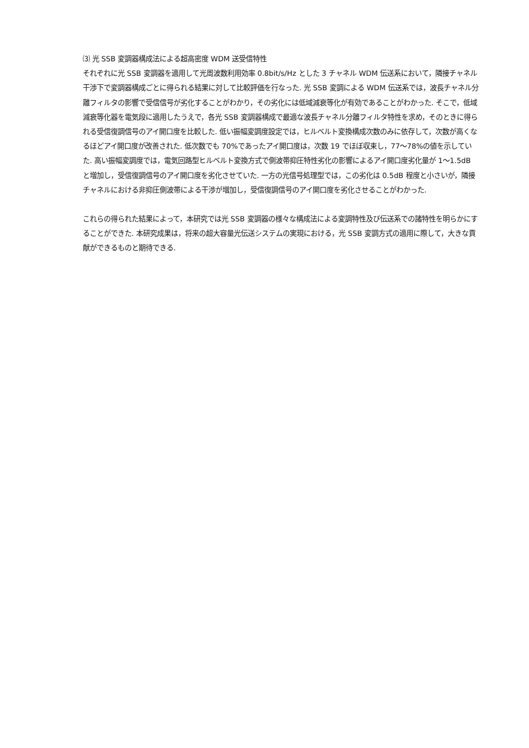⑶ 光 SSB 変調器構成法による超高密度 WDM 送受信特性
それぞれに光 SSB 変調器を適用して光周波数利用効率 0.8bit/s/Hz とした 3 チャネル WDM 伝送系において，隣接チャネル干渉下で変調器構成ごとに得られる結果に対して比較評価を行なった. 光 SSB 変調による WDM 伝送系では，波長チャネル分離フィルタの影響で受信信号が劣化することがわかり，その劣化には低域減衰等化が有効であることがわかった. そこで，低域減衰等化器を電気段に適用したうえで，各光 SSB 変調器構成で最適な波長チャネル分離フィルタ特性を求め，そのときに得られる受信復調信号のアイ開口度を比較した. 低い振幅変調度設定では，ヒルベルト変換構成次数のみに依存して，次数が高くなるほどアイ開口度が改善された. 低次数でも 70%であったアイ開口度は，次数 19 でほぼ収束し，77～78%の値を示していた. 高い振幅変調度では，電気回路型ヒルベルト変換方式で側波帯抑圧特性劣化の影響によるアイ開口度劣化量が 1～1.5dB と増加し，受信復調信号のアイ開口度を劣化させていた. 一方の光信号処理型では，この劣化は 0.5dB 程度と小さいが，隣接チャネルにおける非抑圧側波帯による干渉が増加し，受信復調信号のアイ開口度を劣化させることがわかった.
これらの得られた結果によって，本研究では光 SSB 変調器の様々な構成法による変調特性及び伝送系での諸特性を明らかにすることができた. 本研究成果は，将来の超大容量光伝送システムの実現における，光 SSB 変調方式の適用に際して，大きな貢献ができるものと期待できる.